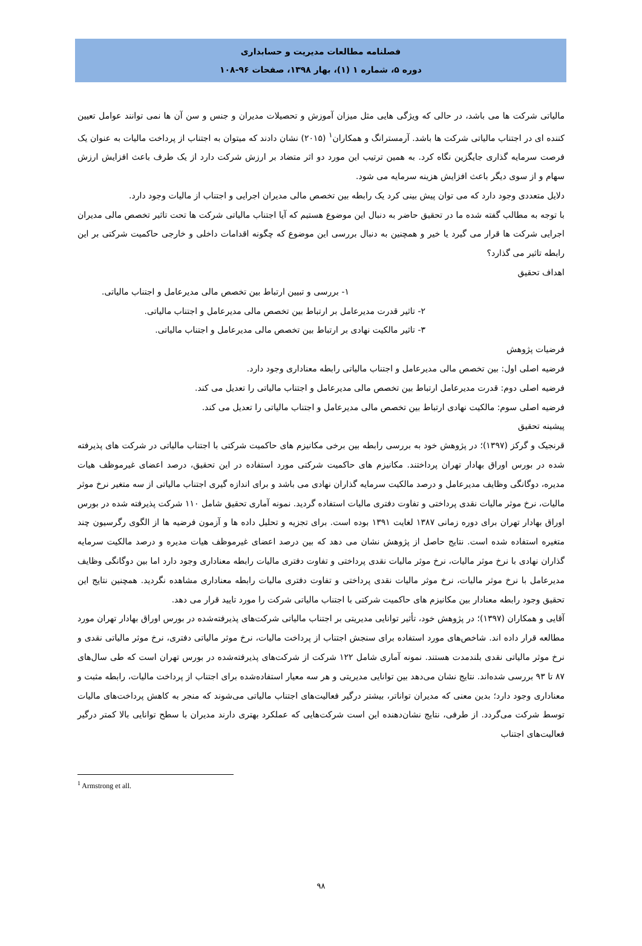فصلنامه مطالعات مدیریت و حسابداری
دوره ۵، شماره ۱ (۱)، بهار ۱۳۹۸، صفحات ۹۶-۱۰۸
مالیاتی شرکت ها می باشد، در حالی که ویژگی هایی مثل میزان آموزش و تحصیلات مدیران و جنس و سن آن ها نمی توانند عوامل تعیین کننده ای در اجتناب مالیاتی شرکت ها باشد. آرمسترانگ و همکاران<sup>۱</sup> (۲۰۱۵) نشان دادند که میتوان به اجتناب از پرداخت مالیات به عنوان یک فرصت سرمایه گذاری جایگزین نگاه کرد. به همین ترتیب این مورد دو اثر متضاد بر ارزش شرکت دارد از یک طرف باعث افزایش ارزش سهام و از سوی دیگر باعث افزایش هزینه سرمایه می شود.
دلایل متعددی وجود دارد که می توان پیش بینی کرد یک رابطه بین تخصص مالی مدیران اجرایی و اجتناب از مالیات وجود دارد.
با توجه به مطالب گفته شده ما در تحقیق حاضر به دنبال این موضوع هستیم که آیا اجتناب مالیاتی شرکت ها تحت تاثیر تخصص مالی مدیران اجرایی شرکت ها قرار می گیرد یا خیر و همچنین به دنبال بررسی این موضوع که چگونه اقدامات داخلی و خارجی حاکمیت شرکتی بر این رابطه تاثیر می گذارد؟
اهداف تحقیق
۱- بررسی و تبیین ارتباط بین تخصص مالی مدیرعامل و اجتناب مالیاتی.
۲- تاثیر قدرت مدیرعامل بر ارتباط بین تخصص مالی مدیرعامل و اجتناب مالیاتی.
۳- تاثیر مالکیت نهادی بر ارتباط بین تخصص مالی مدیرعامل و اجتناب مالیاتی.
فرضیات پژوهش
فرضیه اصلی اول: بین تخصص مالی مدیرعامل و اجتناب مالیاتی رابطه معناداری وجود دارد.
فرضیه اصلی دوم: قدرت مدیرعامل ارتباط بین تخصص مالی مدیرعامل و اجتناب مالیاتی را تعدیل می کند.
فرضیه اصلی سوم: مالکیت نهادی ارتباط بین تخصص مالی مدیرعامل و اجتناب مالیاتی را تعدیل می کند.
پیشینه تحقیق
قرنجیک و گرکز (۱۳۹۷)؛ در پژوهش خود به بررسی رابطه بین برخی مکانیزم های حاکمیت شرکتی با اجتناب مالیاتی در شرکت های پذیرفته شده در بورس اوراق بهادار تهران پرداختند. مکانیزم های حاکمیت شرکتی مورد استفاده در این تحقیق، درصد اعضای غیرموظف هیات مدیره، دوگانگی وظایف مدیرعامل و درصد مالکیت سرمایه گذاران نهادی می باشد و برای اندازه گیری اجتناب مالیاتی از سه متغیر نرخ موثر مالیات، نرخ موثر مالیات نقدی پرداختی و تفاوت دفتری مالیات استفاده گردید. نمونه آماری تحقیق شامل ۱۱۰ شرکت پذیرفته شده در بورس اوراق بهادار تهران برای دوره زمانی ۱۳۸۷ لغایت ۱۳۹۱ بوده است. برای تجزیه و تحلیل داده ها و آزمون فرضیه ها از الگوی رگرسیون چند متغیره استفاده شده است. نتایج حاصل از پژوهش نشان می دهد که بین درصد اعضای غیرموظف هیات مدیره و درصد مالکیت سرمایه گذاران نهادی با نرخ موثر مالیات، نرخ موثر مالیات نقدی پرداختی و تفاوت دفتری مالیات رابطه معناداری وجود دارد اما بین دوگانگی وظایف مدیرعامل با نرخ موثر مالیات، نرخ موثر مالیات نقدی پرداختی و تفاوت دفتری مالیات رابطه معناداری مشاهده نگردید. همچنین نتایج این تحقیق وجود رابطه معنادار بین مکانیزم های حاکمیت شرکتی با اجتناب مالیاتی شرکت را مورد تایید قرار می دهد.
آقایی و همکاران (۱۳۹۷)؛ در پژوهش خود، تأثیر توانایی مدیریتی بر اجتناب مالیاتی شرکت‌های پذیرفته‌شده در بورس اوراق بهادار تهران مورد مطالعه قرار داده اند. شاخص‌های مورد استفاده برای سنجش اجتناب از پرداخت مالیات، نرخ موثر مالیاتی دفتری، نرخ موثر مالیاتی نقدی و نرخ موثر مالیاتی نقدی بلندمدت هستند. نمونه آماری شامل ۱۲۲ شرکت از شرکت‌های پذیرفته‌شده در بورس تهران است که طی سال‌های ۸۷ تا ۹۳ بررسی شده‌اند. نتایج نشان می‌دهد بین توانایی مدیریتی و هر سه معیار استفاده‌شده برای اجتناب از پرداخت مالیات، رابطه مثبت و معناداری وجود دارد؛ بدین معنی که مدیران تواناتر، بیشتر درگیر فعالیت‌های اجتناب مالیاتی می‌شوند که منجر به کاهش پرداخت‌های مالیات توسط شرکت می‌گردد. از طرفی، نتایج نشان‌دهنده این است شرکت‌هایی که عملکرد بهتری دارند مدیران با سطح توانایی بالا کمتر درگیر فعالیت‌های اجتناب
<sup>1</sup> Armstrong et all.
۹۸